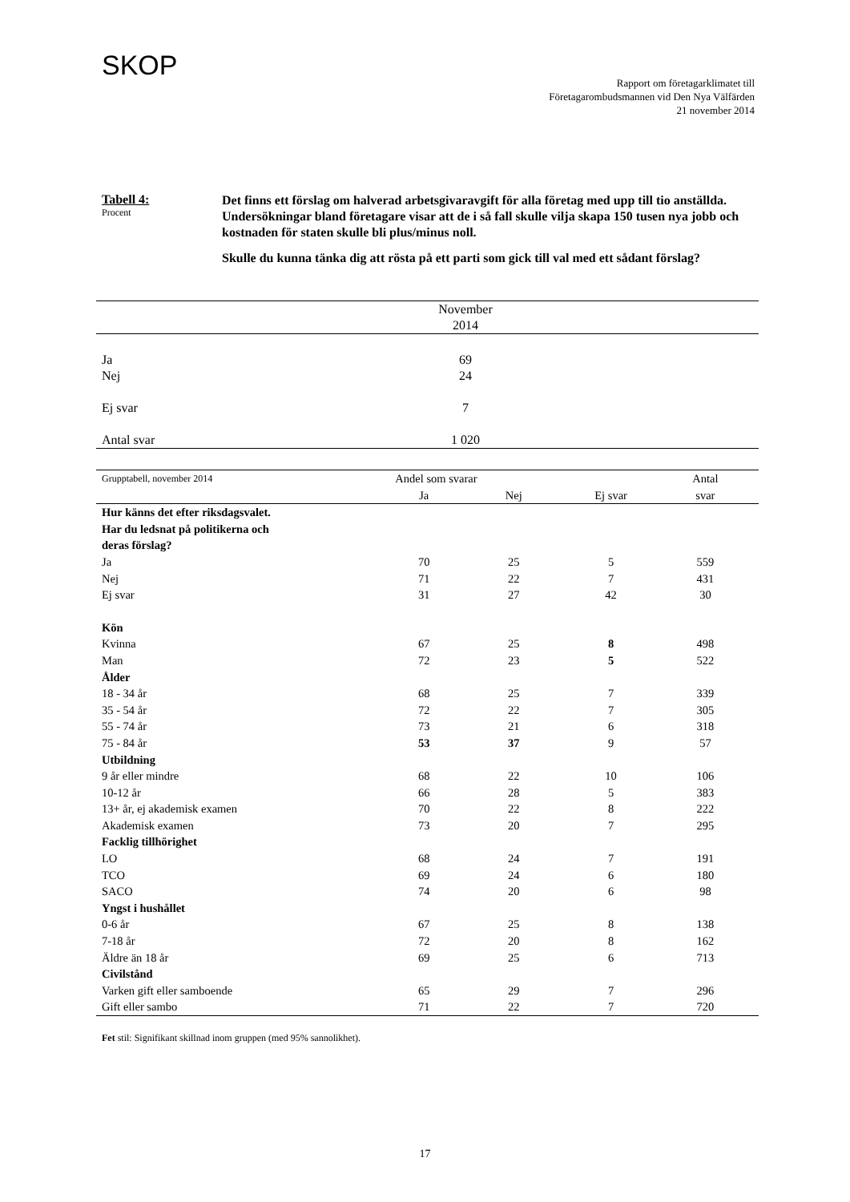SKOP
Rapport om företagarklimatet till
Företagarombudsmannen vid Den Nya Välfärden
21 november 2014
Tabell 4:
Procent
Det finns ett förslag om halverad arbetsgivaravgift för alla företag med upp till tio anställda. Undersökningar bland företagare visar att de i så fall skulle vilja skapa 150 tusen nya jobb och kostnaden för staten skulle bli plus/minus noll.
Skulle du kunna tänka dig att rösta på ett parti som gick till val med ett sådant förslag?
| | November 2014 | |
| --- | --- | --- |
| Ja | 69 | |
| Nej | 24 | |
| Ej svar | 7 | |
| Antal svar | 1 020 | |
| Grupptabell, november 2014 | Andel som svarar | | | Antal | |
| --- | --- | --- | --- | --- | --- |
| | Ja | Nej | Ej svar | svar | |
| Hur känns det efter riksdagsvalet. Har du ledsnat på politikerna och deras förslag? | | | | | |
| Ja | 70 | 25 | 5 | 559 | |
| Nej | 71 | 22 | 7 | 431 | |
| Ej svar | 31 | 27 | 42 | 30 | |
| Kön | | | | | |
| Kvinna | 67 | 25 | 8 | 498 | |
| Man | 72 | 23 | 5 | 522 | |
| Ålder | | | | | |
| 18 - 34 år | 68 | 25 | 7 | 339 | |
| 35 - 54 år | 72 | 22 | 7 | 305 | |
| 55 - 74 år | 73 | 21 | 6 | 318 | |
| 75 - 84 år | 53 | 37 | 9 | 57 | |
| Utbildning | | | | | |
| 9 år eller mindre | 68 | 22 | 10 | 106 | |
| 10-12 år | 66 | 28 | 5 | 383 | |
| 13+ år, ej akademisk examen | 70 | 22 | 8 | 222 | |
| Akademisk examen | 73 | 20 | 7 | 295 | |
| Facklig tillhörighet | | | | | |
| LO | 68 | 24 | 7 | 191 | |
| TCO | 69 | 24 | 6 | 180 | |
| SACO | 74 | 20 | 6 | 98 | |
| Yngst i hushållet | | | | | |
| 0-6 år | 67 | 25 | 8 | 138 | |
| 7-18 år | 72 | 20 | 8 | 162 | |
| Äldre än 18 år | 69 | 25 | 6 | 713 | |
| Civilstånd | | | | | |
| Varken gift eller samboende | 65 | 29 | 7 | 296 | |
| Gift eller sambo | 71 | 22 | 7 | 720 | |
Fet stil: Signifikant skillnad inom gruppen (med 95% sannolikhet).
17